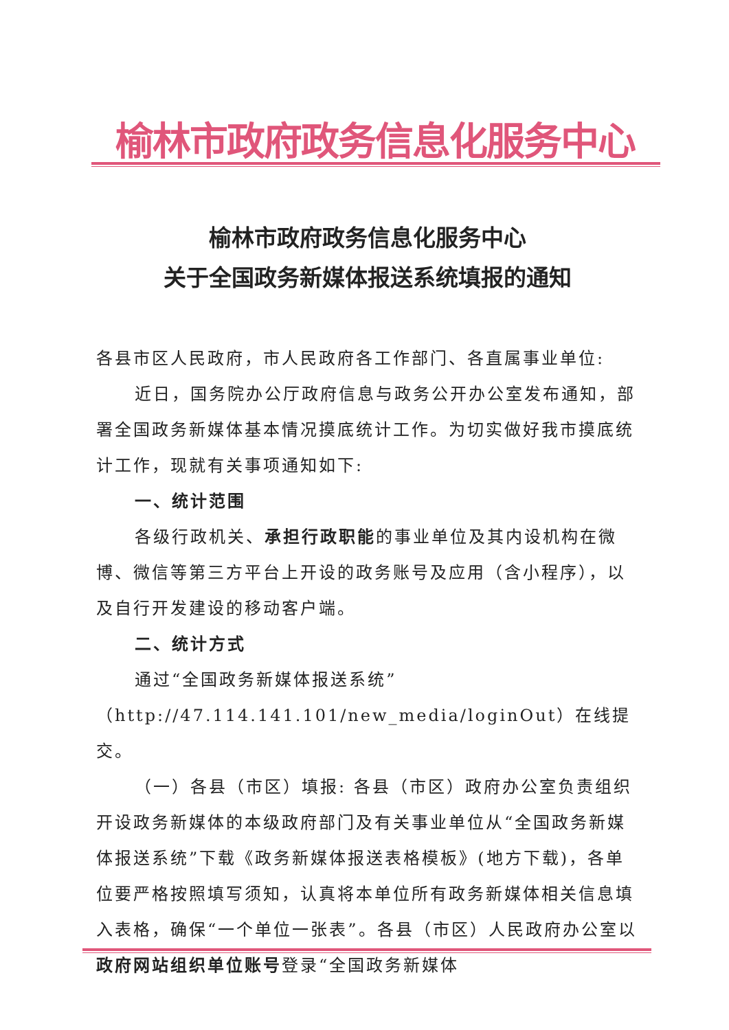榆林市政府政务信息化服务中心
榆林市政府政务信息化服务中心
关于全国政务新媒体报送系统填报的通知
各县市区人民政府，市人民政府各工作部门、各直属事业单位:
近日，国务院办公厅政府信息与政务公开办公室发布通知，部署全国政务新媒体基本情况摸底统计工作。为切实做好我市摸底统计工作，现就有关事项通知如下:
一、统计范围
各级行政机关、承担行政职能的事业单位及其内设机构在微博、微信等第三方平台上开设的政务账号及应用（含小程序），以及自行开发建设的移动客户端。
二、统计方式
通过“全国政务新媒体报送系统”（http://47.114.141.101/new_media/loginOut）在线提交。
（一）各县（市区）填报: 各县（市区）政府办公室负责组织开设政务新媒体的本级政府部门及有关事业单位从“全国政务新媒体报送系统”下载《政务新媒体报送表格模板》(地方下载)，各单位要严格按照填写须知，认真将本单位所有政务新媒体相关信息填入表格，确保“一个单位一张表”。各县（市区）人民政府办公室以政府网站组织单位账号登录“全国政务新媒体